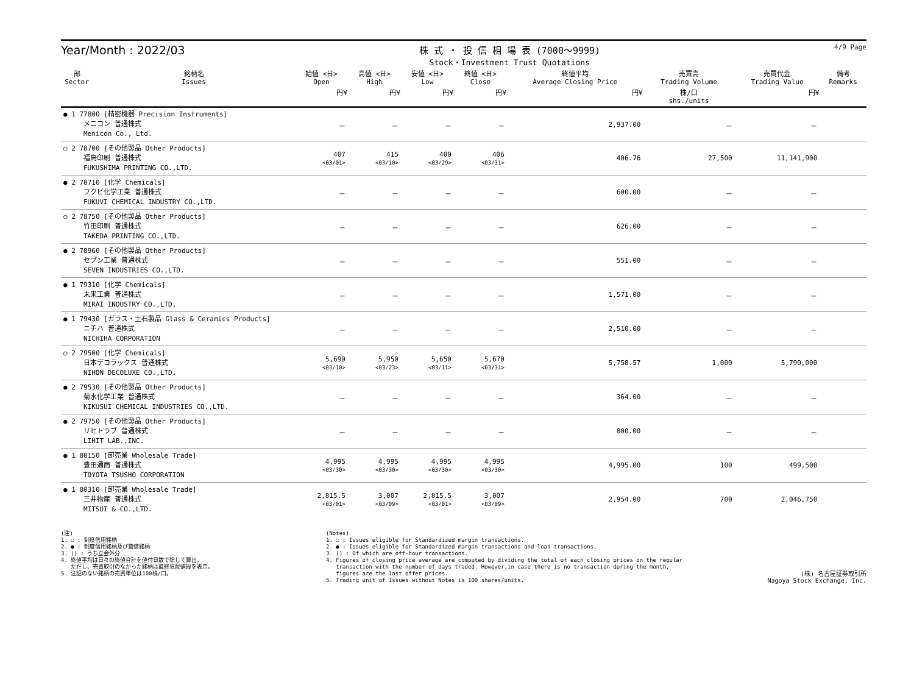Year/Month : 2022/03
株 式 ・ 投 信 相 場 表 (7000～9999)
Stock・Investment Trust Quotations
4/9 Page
| 部 Sector | 銘柄名 Issues | 始値 <日> Open | 高値 <日> High | 安値 <日> Low | 終値 <日> Close | 終値平均 Average Closing Price | 売買高 Trading Volume | 売買代金 Trading Value | 備考 Remarks |
| --- | --- | --- | --- | --- | --- | --- | --- | --- | --- |
| | | 円¥ | 円¥ | 円¥ | 円¥ | 円¥ | 株/口 shs./units | 円¥ | |
| ● 1 77800 [精密機器 Precision Instruments] メニコン 普通株式 Menicon Co., Ltd. | | － | － | － | － | 2,937.00 | － | － | |
| ○ 2 78700 [その他製品 Other Products] 福島印刷 普通株式 FUKUSHIMA PRINTING CO.,LTD. | | 407 <03/01> | 415 <03/10> | 400 <03/29> | 406 <03/31> | 406.76 | 27,500 | 11,141,900 | |
| ● 2 78710 [化学 Chemicals] フクビ化学工業 普通株式 FUKUVI CHEMICAL INDUSTRY CO.,LTD. | | － | － | － | － | 600.00 | － | － | |
| ○ 2 78750 [その他製品 Other Products] 竹田印刷 普通株式 TAKEDA PRINTING CO.,LTD. | | － | － | － | － | 626.00 | － | － | |
| ● 2 78960 [その他製品 Other Products] セブン工業 普通株式 SEVEN INDUSTRIES CO.,LTD. | | － | － | － | － | 551.00 | － | － | |
| ● 1 79310 [化学 Chemicals] 未来工業 普通株式 MIRAI INDUSTRY CO.,LTD. | | － | － | － | － | 1,571.00 | － | － | |
| ● 1 79430 [ガラス・土石製品 Glass & Ceramics Products] ニチハ 普通株式 NICHIHA CORPORATION | | － | － | － | － | 2,510.00 | － | － | |
| ○ 2 79500 [化学 Chemicals] 日本デコラックス 普通株式 NIHON DECOLUXE CO.,LTD. | | 5,690 <03/10> | 5,950 <03/23> | 5,650 <03/11> | 5,670 <03/31> | 5,758.57 | 1,000 | 5,790,000 | |
| ● 2 79530 [その他製品 Other Products] 菊水化学工業 普通株式 KIKUSUI CHEMICAL INDUSTRIES CO.,LTD. | | － | － | － | － | 364.00 | － | － | |
| ● 2 79750 [その他製品 Other Products] リヒトラブ 普通株式 LIHIT LAB.,INC. | | － | － | － | － | 800.00 | － | － | |
| ● 1 80150 [卸売業 Wholesale Trade] 豊田通商 普通株式 TOYOTA TSUSHO CORPORATION | | 4,995 <03/30> | 4,995 <03/30> | 4,995 <03/30> | 4,995 <03/30> | 4,995.00 | 100 | 499,500 | |
| ● 1 80310 [卸売業 Wholesale Trade] 三井物産 普通株式 MITSUI & CO.,LTD. | | 2,815.5 <03/01> | 3,007 <03/09> | 2,815.5 <03/01> | 3,007 <03/09> | 2,954.00 | 700 | 2,046,750 | |
(注) 1. ○ : 制度信用銘柄 2. ● : 制度信用銘柄及び貸借銘柄 3. () : うち立会外分 4. 終値平均は日々の終値合計を値付日数で除して算出。 ただし、売買取引のなかった銘柄は最終気配値段を表示。 5. 注記のない銘柄の売買単位は100株/口。
(Notes) 1. ○ : Issues eligible for Standardized margin transactions. 2. ● : Issues eligible for Standardized margin transactions and loan transactions. 3. () : Of which are off-hour transactions. 4. Figures of closing price average are computed by dividing the total of each closing prices on the regular transaction with the number of days traded. However,in case there is no transaction during the month, figures are the last offer prices. 5. Trading unit of Issues without Notes is 100 shares/units.
(株) 名古屋証券取引所 Nagoya Stock Exchange, Inc.